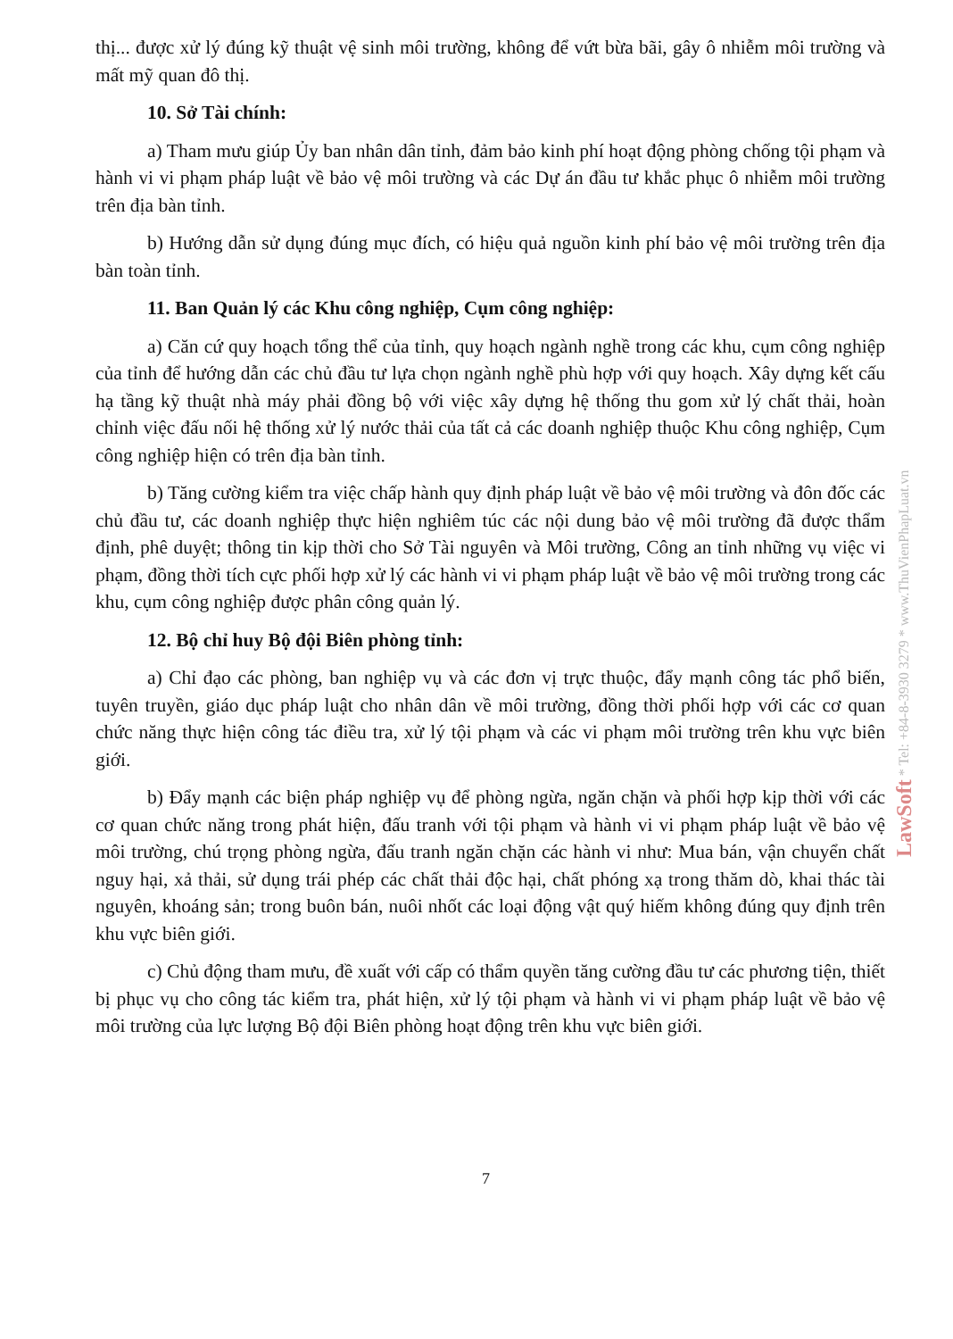thị... được xử lý đúng kỹ thuật vệ sinh môi trường, không để vứt bừa bãi, gây ô nhiễm môi trường và mất mỹ quan đô thị.
10. Sở Tài chính:
a) Tham mưu giúp Ủy ban nhân dân tỉnh, đảm bảo kinh phí hoạt động phòng chống tội phạm và hành vi vi phạm pháp luật về bảo vệ môi trường và các Dự án đầu tư khắc phục ô nhiễm môi trường trên địa bàn tỉnh.
b) Hướng dẫn sử dụng đúng mục đích, có hiệu quả nguồn kinh phí bảo vệ môi trường trên địa bàn toàn tỉnh.
11. Ban Quản lý các Khu công nghiệp, Cụm công nghiệp:
a) Căn cứ quy hoạch tổng thể của tỉnh, quy hoạch ngành nghề trong các khu, cụm công nghiệp của tỉnh để hướng dẫn các chủ đầu tư lựa chọn ngành nghề phù hợp với quy hoạch. Xây dựng kết cấu hạ tầng kỹ thuật nhà máy phải đồng bộ với việc xây dựng hệ thống thu gom xử lý chất thải, hoàn chỉnh việc đấu nối hệ thống xử lý nước thải của tất cả các doanh nghiệp thuộc Khu công nghiệp, Cụm công nghiệp hiện có trên địa bàn tỉnh.
b) Tăng cường kiểm tra việc chấp hành quy định pháp luật về bảo vệ môi trường và đôn đốc các chủ đầu tư, các doanh nghiệp thực hiện nghiêm túc các nội dung bảo vệ môi trường đã được thẩm định, phê duyệt; thông tin kịp thời cho Sở Tài nguyên và Môi trường, Công an tỉnh những vụ việc vi phạm, đồng thời tích cực phối hợp xử lý các hành vi vi phạm pháp luật về bảo vệ môi trường trong các khu, cụm công nghiệp được phân công quản lý.
12. Bộ chỉ huy Bộ đội Biên phòng tỉnh:
a) Chỉ đạo các phòng, ban nghiệp vụ và các đơn vị trực thuộc, đẩy mạnh công tác phổ biến, tuyên truyền, giáo dục pháp luật cho nhân dân về môi trường, đồng thời phối hợp với các cơ quan chức năng thực hiện công tác điều tra, xử lý tội phạm và các vi phạm môi trường trên khu vực biên giới.
b) Đẩy mạnh các biện pháp nghiệp vụ để phòng ngừa, ngăn chặn và phối hợp kịp thời với các cơ quan chức năng trong phát hiện, đấu tranh với tội phạm và hành vi vi phạm pháp luật về bảo vệ môi trường, chú trọng phòng ngừa, đấu tranh ngăn chặn các hành vi như: Mua bán, vận chuyển chất nguy hại, xả thải, sử dụng trái phép các chất thải độc hại, chất phóng xạ trong thăm dò, khai thác tài nguyên, khoáng sản; trong buôn bán, nuôi nhốt các loại động vật quý hiếm không đúng quy định trên khu vực biên giới.
c) Chủ động tham mưu, đề xuất với cấp có thẩm quyền tăng cường đầu tư các phương tiện, thiết bị phục vụ cho công tác kiểm tra, phát hiện, xử lý tội phạm và hành vi vi phạm pháp luật về bảo vệ môi trường của lực lượng Bộ đội Biên phòng hoạt động trên khu vực biên giới.
LawSoft * Tel: +84-8-3930 3279 * www.ThuVienPhapLuat.vn
7